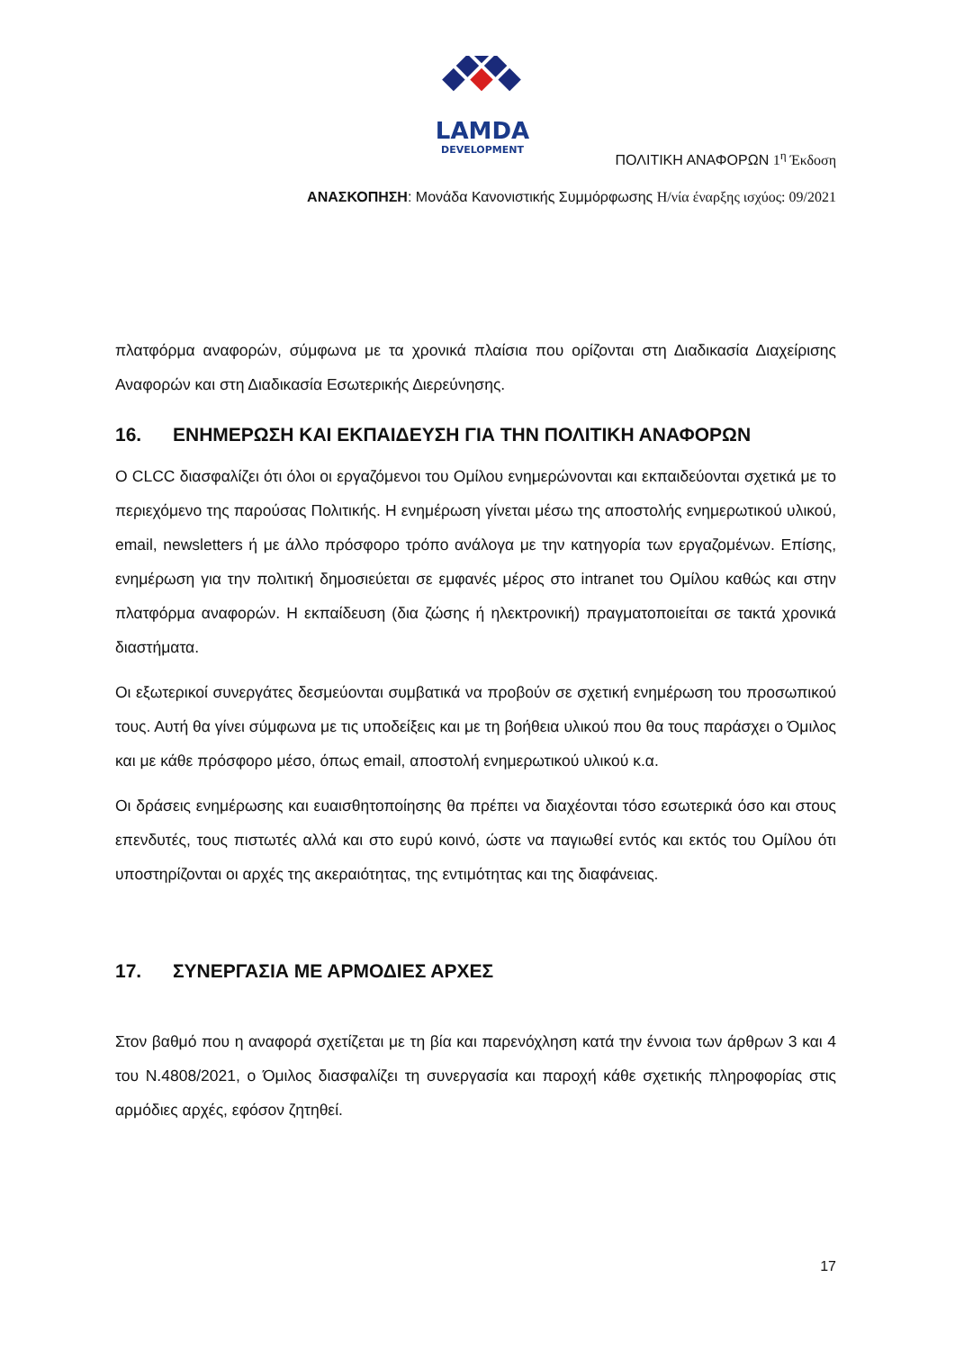LAMDA
DEVELOPMENT
ΠΟΛΙΤΙΚΗ ΑΝΑΦΟΡΩΝ 1<sup>η</sup> Έκδοση
ΑΝΑΣΚΟΠΗΣΗ: Μονάδα Κανονιστικής Συμμόρφωσης Η/νία έναρξης ισχύος: 09/2021
πλατφόρμα αναφορών, σύμφωνα με τα χρονικά πλαίσια που ορίζονται στη Διαδικασία Διαχείρισης Αναφορών και στη Διαδικασία Εσωτερικής Διερεύνησης.
16. ΕΝΗΜΕΡΩΣΗ ΚΑΙ ΕΚΠΑΙΔΕΥΣΗ ΓΙΑ ΤΗΝ ΠΟΛΙΤΙΚΗ ΑΝΑΦΟΡΩΝ
Ο CLCC διασφαλίζει ότι όλοι οι εργαζόμενοι του Ομίλου ενημερώνονται και εκπαιδεύονται σχετικά με το περιεχόμενο της παρούσας Πολιτικής. Η ενημέρωση γίνεται μέσω της αποστολής ενημερωτικού υλικού, email, newsletters ή με άλλο πρόσφορο τρόπο ανάλογα με την κατηγορία των εργαζομένων. Επίσης, ενημέρωση για την πολιτική δημοσιεύεται σε εμφανές μέρος στο intranet του Ομίλου καθώς και στην πλατφόρμα αναφορών. Η εκπαίδευση (δια ζώσης ή ηλεκτρονική) πραγματοποιείται σε τακτά χρονικά διαστήματα.
Οι εξωτερικοί συνεργάτες δεσμεύονται συμβατικά να προβούν σε σχετική ενημέρωση του προσωπικού τους. Αυτή θα γίνει σύμφωνα με τις υποδείξεις και με τη βοήθεια υλικού που θα τους παράσχει ο Όμιλος και με κάθε πρόσφορο μέσο, όπως email, αποστολή ενημερωτικού υλικού κ.α.
Οι δράσεις ενημέρωσης και ευαισθητοποίησης θα πρέπει να διαχέονται τόσο εσωτερικά όσο και στους επενδυτές, τους πιστωτές αλλά και στο ευρύ κοινό, ώστε να παγιωθεί εντός και εκτός του Ομίλου ότι υποστηρίζονται οι αρχές της ακεραιότητας, της εντιμότητας και της διαφάνειας.
17. ΣΥΝΕΡΓΑΣΙΑ ΜΕ ΑΡΜΟΔΙΕΣ ΑΡΧΕΣ
Στον βαθμό που η αναφορά σχετίζεται με τη βία και παρενόχληση κατά την έννοια των άρθρων 3 και 4 του Ν.4808/2021, ο Όμιλος διασφαλίζει τη συνεργασία και παροχή κάθε σχετικής πληροφορίας στις αρμόδιες αρχές, εφόσον ζητηθεί.
17